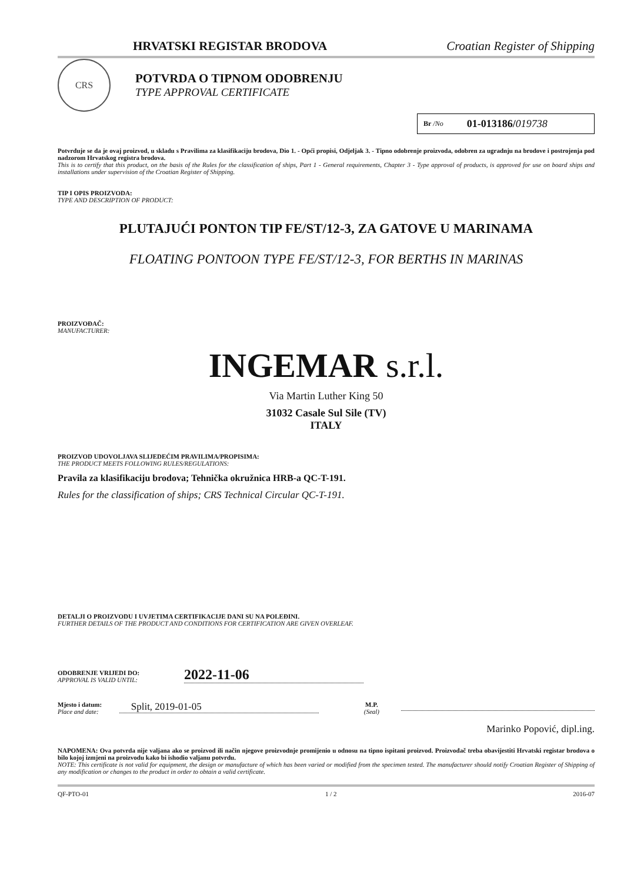CRS
HRVATSKI REGISTAR BRODOVA Croatian Register of Shipping
POTVRDA O TIPNOM ODOBRENJU
TYPE APPROVAL CERTIFICATE
Br /No 01-013186/019738
Potvrđuje se da je ovaj proizvod, u skladu s Pravilima za klasifikaciju brodova, Dio 1. - Opći propisi, Odjeljak 3. - Tipno odobrenje proizvoda, odobren za ugradnju na brodove i postrojenja pod nadzorom Hrvatskog registra brodova.
This is to certify that this product, on the basis of the Rules for the classification of ships, Part 1 - General requirements, Chapter 3 - Type approval of products, is approved for use on board ships and installations under supervision of the Croatian Register of Shipping.
TIP I OPIS PROIZVODA:
TYPE AND DESCRIPTION OF PRODUCT:
PLUTAJUĆI PONTON TIP FE/ST/12-3, ZA GATOVE U MARINAMA
FLOATING PONTOON TYPE FE/ST/12-3, FOR BERTHS IN MARINAS
PROIZVOĐAČ:
MANUFACTURER:
INGEMAR s.r.l.
Via Martin Luther King 50
31032 Casale Sul Sile (TV)
ITALY
PROIZVOD UDOVOLJAVA SLIJEDEĆIM PRAVILIMA/PROPISIMA:
THE PRODUCT MEETS FOLLOWING RULES/REGULATIONS:
Pravila za klasifikaciju brodova; Tehnička okružnica HRB-a QC-T-191.
Rules for the classification of ships; CRS Technical Circular QC-T-191.
DETALJI O PROIZVODU I UVJETIMA CERTIFIKACIJE DANI SU NA POLEĐINI.
FURTHER DETAILS OF THE PRODUCT AND CONDITIONS FOR CERTIFICATION ARE GIVEN OVERLEAF.
ODOBRENJE VRIJEDI DO:
APPROVAL IS VALID UNTIL:
2022-11-06
Mjesto i datum:
Place and date:
Split, 2019-01-05
M.P.
(Seal)
Marinko Popović, dipl.ing.
NAPOMENA: Ova potvrda nije valjana ako se proizvod ili način njegove proizvodnje promijenio u odnosu na tipno ispitani proizvod. Proizvođač treba obavijestiti Hrvatski registar brodova o bilo kojoj izmjeni na proizvodu kako bi ishodio valjanu potvrdu.
NOTE: This certificate is not valid for equipment, the design or manufacture of which has been varied or modified from the specimen tested. The manufacturer should notify Croatian Register of Shipping of any modification or changes to the product in order to obtain a valid certificate.
QF-PTO-01 1 / 2 2016-07